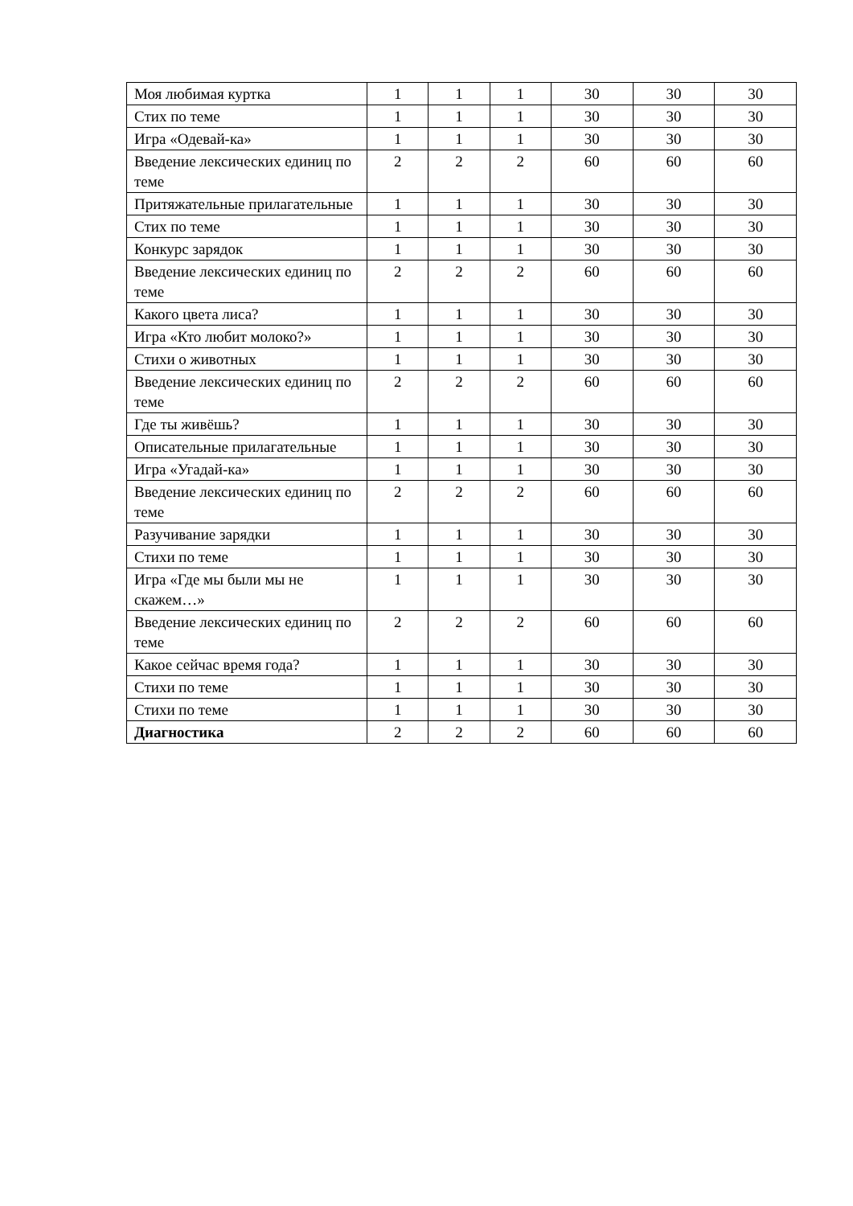| Моя любимая куртка | 1 | 1 | 1 | 30 | 30 | 30 |
| Стих по теме | 1 | 1 | 1 | 30 | 30 | 30 |
| Игра «Одевай-ка» | 1 | 1 | 1 | 30 | 30 | 30 |
| Введение лексических единиц по теме | 2 | 2 | 2 | 60 | 60 | 60 |
| Притяжательные прилагательные | 1 | 1 | 1 | 30 | 30 | 30 |
| Стих по теме | 1 | 1 | 1 | 30 | 30 | 30 |
| Конкурс зарядок | 1 | 1 | 1 | 30 | 30 | 30 |
| Введение лексических единиц по теме | 2 | 2 | 2 | 60 | 60 | 60 |
| Какого цвета лиса? | 1 | 1 | 1 | 30 | 30 | 30 |
| Игра «Кто любит молоко?» | 1 | 1 | 1 | 30 | 30 | 30 |
| Стихи о животных | 1 | 1 | 1 | 30 | 30 | 30 |
| Введение лексических единиц по теме | 2 | 2 | 2 | 60 | 60 | 60 |
| Где ты живёшь? | 1 | 1 | 1 | 30 | 30 | 30 |
| Описательные прилагательные | 1 | 1 | 1 | 30 | 30 | 30 |
| Игра «Угадай-ка» | 1 | 1 | 1 | 30 | 30 | 30 |
| Введение лексических единиц по теме | 2 | 2 | 2 | 60 | 60 | 60 |
| Разучивание зарядки | 1 | 1 | 1 | 30 | 30 | 30 |
| Стихи по теме | 1 | 1 | 1 | 30 | 30 | 30 |
| Игра «Где мы были мы не скажем…» | 1 | 1 | 1 | 30 | 30 | 30 |
| Введение лексических единиц по теме | 2 | 2 | 2 | 60 | 60 | 60 |
| Какое сейчас время года? | 1 | 1 | 1 | 30 | 30 | 30 |
| Стихи по теме | 1 | 1 | 1 | 30 | 30 | 30 |
| Стихи по теме | 1 | 1 | 1 | 30 | 30 | 30 |
| Диагностика | 2 | 2 | 2 | 60 | 60 | 60 |